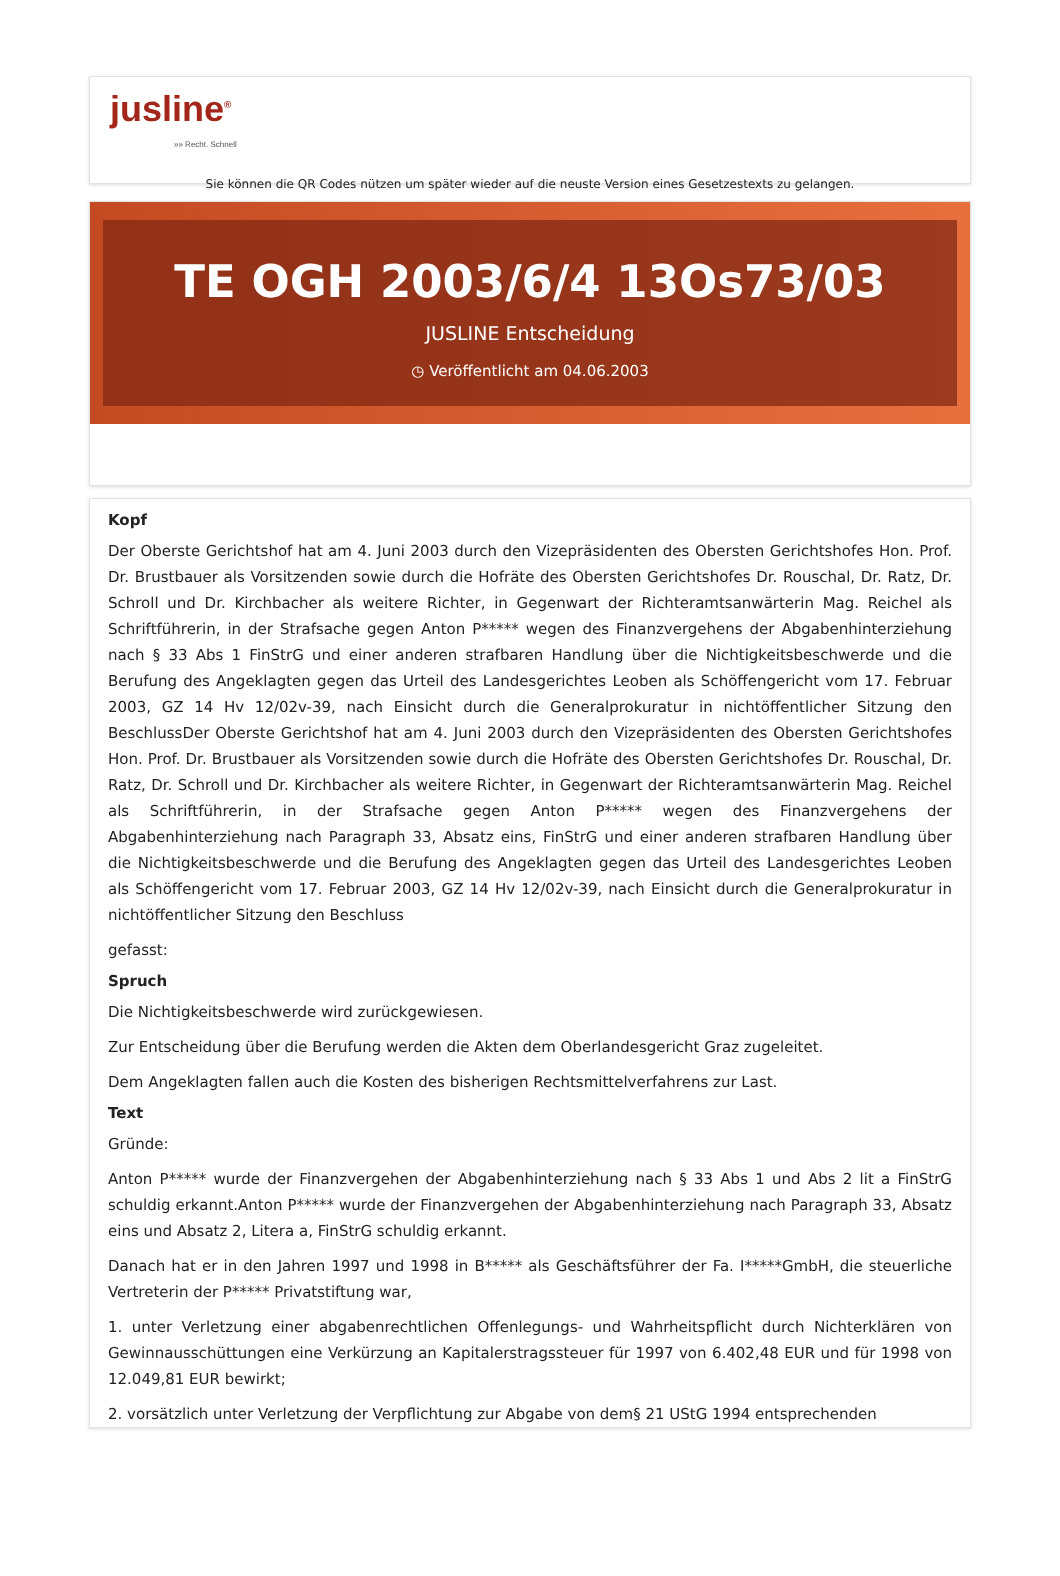jusline<sup>®</sup>
»» Recht. Schnell
Sie können die QR Codes nützen um später wieder auf die neuste Version eines Gesetzestexts zu gelangen.
TE OGH 2003/6/4 13Os73/03
JUSLINE Entscheidung
◷ Veröffentlicht am 04.06.2003
Kopf
Der Oberste Gerichtshof hat am 4. Juni 2003 durch den Vizepräsidenten des Obersten Gerichtshofes Hon. Prof. Dr. Brustbauer als Vorsitzenden sowie durch die Hofräte des Obersten Gerichtshofes Dr. Rouschal, Dr. Ratz, Dr. Schroll und Dr. Kirchbacher als weitere Richter, in Gegenwart der Richteramtsanwärterin Mag. Reichel als Schriftführerin, in der Strafsache gegen Anton P***** wegen des Finanzvergehens der Abgabenhinterziehung nach § 33 Abs 1 FinStrG und einer anderen strafbaren Handlung über die Nichtigkeitsbeschwerde und die Berufung des Angeklagten gegen das Urteil des Landesgerichtes Leoben als Schöffengericht vom 17. Februar 2003, GZ 14 Hv 12/02v-39, nach Einsicht durch die Generalprokuratur in nichtöffentlicher Sitzung den BeschlussDer Oberste Gerichtshof hat am 4. Juni 2003 durch den Vizepräsidenten des Obersten Gerichtshofes Hon. Prof. Dr. Brustbauer als Vorsitzenden sowie durch die Hofräte des Obersten Gerichtshofes Dr. Rouschal, Dr. Ratz, Dr. Schroll und Dr. Kirchbacher als weitere Richter, in Gegenwart der Richteramtsanwärterin Mag. Reichel als Schriftführerin, in der Strafsache gegen Anton P***** wegen des Finanzvergehens der Abgabenhinterziehung nach Paragraph 33, Absatz eins, FinStrG und einer anderen strafbaren Handlung über die Nichtigkeitsbeschwerde und die Berufung des Angeklagten gegen das Urteil des Landesgerichtes Leoben als Schöffengericht vom 17. Februar 2003, GZ 14 Hv 12/02v-39, nach Einsicht durch die Generalprokuratur in nichtöffentlicher Sitzung den Beschluss
gefasst:
Spruch
Die Nichtigkeitsbeschwerde wird zurückgewiesen.
Zur Entscheidung über die Berufung werden die Akten dem Oberlandesgericht Graz zugeleitet.
Dem Angeklagten fallen auch die Kosten des bisherigen Rechtsmittelverfahrens zur Last.
Text
Gründe:
Anton P***** wurde der Finanzvergehen der Abgabenhinterziehung nach § 33 Abs 1 und Abs 2 lit a FinStrG schuldig erkannt.Anton P***** wurde der Finanzvergehen der Abgabenhinterziehung nach Paragraph 33, Absatz eins und Absatz 2, Litera a, FinStrG schuldig erkannt.
Danach hat er in den Jahren 1997 und 1998 in B***** als Geschäftsführer der Fa. I*****GmbH, die steuerliche Vertreterin der P***** Privatstiftung war,
1. unter Verletzung einer abgabenrechtlichen Offenlegungs- und Wahrheitspflicht durch Nichterklären von Gewinnausschüttungen eine Verkürzung an Kapitalerstragssteuer für 1997 von 6.402,48 EUR und für 1998 von 12.049,81 EUR bewirkt;
2. vorsätzlich unter Verletzung der Verpflichtung zur Abgabe von dem§ 21 UStG 1994 entsprechenden